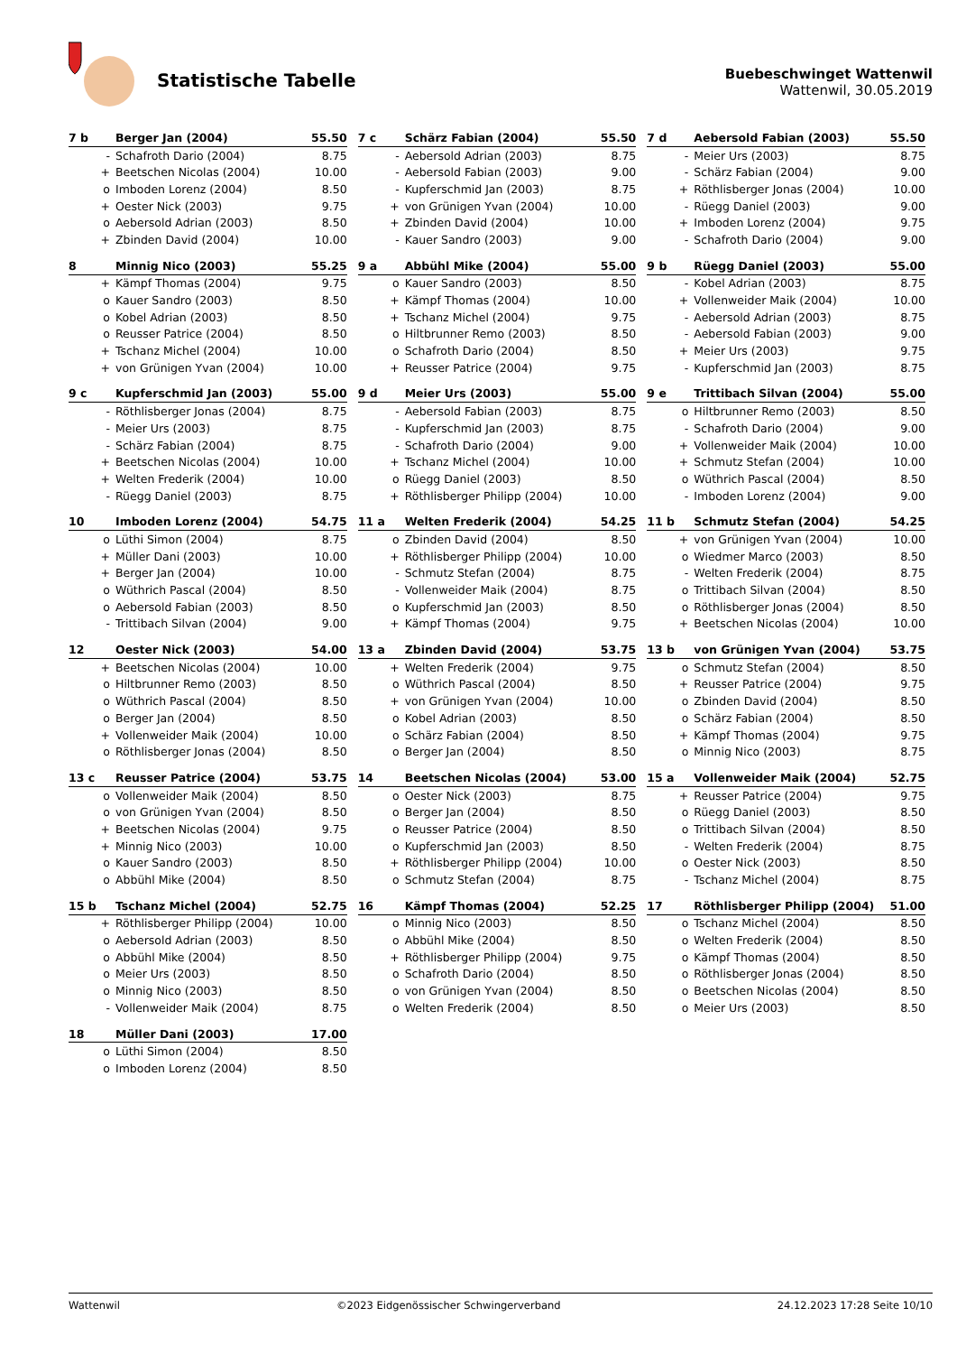Statistische Tabelle
Buebeschwinget Wattenwil
Wattenwil, 30.05.2019
| 7 b | Berger Jan (2004) | 55.50 |
| --- | --- | --- |
| - | Schafroth Dario (2004) | 8.75 |
| + | Beetschen Nicolas (2004) | 10.00 |
| o | Imboden Lorenz (2004) | 8.50 |
| + | Oester Nick (2003) | 9.75 |
| o | Aebersold Adrian (2003) | 8.50 |
| + | Zbinden David (2004) | 10.00 |
| 7 c | Schärz Fabian (2004) | 55.50 |
| --- | --- | --- |
| - | Aebersold Adrian (2003) | 8.75 |
| - | Aebersold Fabian (2003) | 9.00 |
| - | Kupferschmid Jan (2003) | 8.75 |
| + | von Grünigen Yvan (2004) | 10.00 |
| + | Zbinden David (2004) | 10.00 |
| - | Kauer Sandro (2003) | 9.00 |
| 7 d | Aebersold Fabian (2003) | 55.50 |
| --- | --- | --- |
| - | Meier Urs (2003) | 8.75 |
| - | Schärz Fabian (2004) | 9.00 |
| + | Röthlisberger Jonas (2004) | 10.00 |
| - | Rüegg Daniel (2003) | 9.00 |
| + | Imboden Lorenz (2004) | 9.75 |
| - | Schafroth Dario (2004) | 9.00 |
| 8 | Minnig Nico (2003) | 55.25 |
| --- | --- | --- |
| + | Kämpf Thomas (2004) | 9.75 |
| o | Kauer Sandro (2003) | 8.50 |
| o | Kobel Adrian (2003) | 8.50 |
| o | Reusser Patrice (2004) | 8.50 |
| + | Tschanz Michel (2004) | 10.00 |
| + | von Grünigen Yvan (2004) | 10.00 |
| 9 a | Abbühl Mike (2004) | 55.00 |
| --- | --- | --- |
| o | Kauer Sandro (2003) | 8.50 |
| + | Kämpf Thomas (2004) | 10.00 |
| + | Tschanz Michel (2004) | 9.75 |
| o | Hiltbrunner Remo (2003) | 8.50 |
| o | Schafroth Dario (2004) | 8.50 |
| + | Reusser Patrice (2004) | 9.75 |
| 9 b | Rüegg Daniel (2003) | 55.00 |
| --- | --- | --- |
| - | Kobel Adrian (2003) | 8.75 |
| + | Vollenweider Maik (2004) | 10.00 |
| - | Aebersold Adrian (2003) | 8.75 |
| - | Aebersold Fabian (2003) | 9.00 |
| + | Meier Urs (2003) | 9.75 |
| - | Kupferschmid Jan (2003) | 8.75 |
| 9 c | Kupferschmid Jan (2003) | 55.00 |
| --- | --- | --- |
| - | Röthlisberger Jonas (2004) | 8.75 |
| - | Meier Urs (2003) | 8.75 |
| - | Schärz Fabian (2004) | 8.75 |
| + | Beetschen Nicolas (2004) | 10.00 |
| + | Welten Frederik (2004) | 10.00 |
| - | Rüegg Daniel (2003) | 8.75 |
| 9 d | Meier Urs (2003) | 55.00 |
| --- | --- | --- |
| - | Aebersold Fabian (2003) | 8.75 |
| - | Kupferschmid Jan (2003) | 8.75 |
| - | Schafroth Dario (2004) | 9.00 |
| + | Tschanz Michel (2004) | 10.00 |
| o | Rüegg Daniel (2003) | 8.50 |
| + | Röthlisberger Philipp (2004) | 10.00 |
| 9 e | Trittibach Silvan (2004) | 55.00 |
| --- | --- | --- |
| o | Hiltbrunner Remo (2003) | 8.50 |
| - | Schafroth Dario (2004) | 9.00 |
| + | Vollenweider Maik (2004) | 10.00 |
| + | Schmutz Stefan (2004) | 10.00 |
| o | Wüthrich Pascal (2004) | 8.50 |
| - | Imboden Lorenz (2004) | 9.00 |
| 10 | Imboden Lorenz (2004) | 54.75 |
| --- | --- | --- |
| o | Lüthi Simon (2004) | 8.75 |
| + | Müller Dani (2003) | 10.00 |
| + | Berger Jan (2004) | 10.00 |
| o | Wüthrich Pascal (2004) | 8.50 |
| o | Aebersold Fabian (2003) | 8.50 |
| - | Trittibach Silvan (2004) | 9.00 |
| 11 a | Welten Frederik (2004) | 54.25 |
| --- | --- | --- |
| o | Zbinden David (2004) | 8.50 |
| + | Röthlisberger Philipp (2004) | 10.00 |
| - | Schmutz Stefan (2004) | 8.75 |
| - | Vollenweider Maik (2004) | 8.75 |
| o | Kupferschmid Jan (2003) | 8.50 |
| + | Kämpf Thomas (2004) | 9.75 |
| 11 b | Schmutz Stefan (2004) | 54.25 |
| --- | --- | --- |
| + | von Grünigen Yvan (2004) | 10.00 |
| o | Wiedmer Marco (2003) | 8.50 |
| - | Welten Frederik (2004) | 8.75 |
| o | Trittibach Silvan (2004) | 8.50 |
| o | Röthlisberger Jonas (2004) | 8.50 |
| + | Beetschen Nicolas (2004) | 10.00 |
| 12 | Oester Nick (2003) | 54.00 |
| --- | --- | --- |
| + | Beetschen Nicolas (2004) | 10.00 |
| o | Hiltbrunner Remo (2003) | 8.50 |
| o | Wüthrich Pascal (2004) | 8.50 |
| o | Berger Jan (2004) | 8.50 |
| + | Vollenweider Maik (2004) | 10.00 |
| o | Röthlisberger Jonas (2004) | 8.50 |
| 13 a | Zbinden David (2004) | 53.75 |
| --- | --- | --- |
| + | Welten Frederik (2004) | 9.75 |
| o | Wüthrich Pascal (2004) | 8.50 |
| + | von Grünigen Yvan (2004) | 10.00 |
| o | Kobel Adrian (2003) | 8.50 |
| o | Schärz Fabian (2004) | 8.50 |
| o | Berger Jan (2004) | 8.50 |
| 13 b | von Grünigen Yvan (2004) | 53.75 |
| --- | --- | --- |
| o | Schmutz Stefan (2004) | 8.50 |
| + | Reusser Patrice (2004) | 9.75 |
| o | Zbinden David (2004) | 8.50 |
| o | Schärz Fabian (2004) | 8.50 |
| + | Kämpf Thomas (2004) | 9.75 |
| o | Minnig Nico (2003) | 8.75 |
| 13 c | Reusser Patrice (2004) | 53.75 |
| --- | --- | --- |
| o | Vollenweider Maik (2004) | 8.50 |
| o | von Grünigen Yvan (2004) | 8.50 |
| + | Beetschen Nicolas (2004) | 9.75 |
| + | Minnig Nico (2003) | 10.00 |
| o | Kauer Sandro (2003) | 8.50 |
| o | Abbühl Mike (2004) | 8.50 |
| 14 | Beetschen Nicolas (2004) | 53.00 |
| --- | --- | --- |
| o | Oester Nick (2003) | 8.75 |
| o | Berger Jan (2004) | 8.50 |
| o | Reusser Patrice (2004) | 8.50 |
| o | Kupferschmid Jan (2003) | 8.50 |
| + | Röthlisberger Philipp (2004) | 10.00 |
| o | Schmutz Stefan (2004) | 8.75 |
| 15 a | Vollenweider Maik (2004) | 52.75 |
| --- | --- | --- |
| + | Reusser Patrice (2004) | 9.75 |
| o | Rüegg Daniel (2003) | 8.50 |
| o | Trittibach Silvan (2004) | 8.50 |
| - | Welten Frederik (2004) | 8.75 |
| o | Oester Nick (2003) | 8.50 |
| - | Tschanz Michel (2004) | 8.75 |
| 15 b | Tschanz Michel (2004) | 52.75 |
| --- | --- | --- |
| + | Röthlisberger Philipp (2004) | 10.00 |
| o | Aebersold Adrian (2003) | 8.50 |
| o | Abbühl Mike (2004) | 8.50 |
| o | Meier Urs (2003) | 8.50 |
| o | Minnig Nico (2003) | 8.50 |
| - | Vollenweider Maik (2004) | 8.75 |
| 16 | Kämpf Thomas (2004) | 52.25 |
| --- | --- | --- |
| o | Minnig Nico (2003) | 8.50 |
| o | Abbühl Mike (2004) | 8.50 |
| + | Röthlisberger Philipp (2004) | 9.75 |
| o | Schafroth Dario (2004) | 8.50 |
| o | von Grünigen Yvan (2004) | 8.50 |
| o | Welten Frederik (2004) | 8.50 |
| 17 | Röthlisberger Philipp (2004) | 51.00 |
| --- | --- | --- |
| o | Tschanz Michel (2004) | 8.50 |
| o | Welten Frederik (2004) | 8.50 |
| o | Kämpf Thomas (2004) | 8.50 |
| o | Röthlisberger Jonas (2004) | 8.50 |
| o | Beetschen Nicolas (2004) | 8.50 |
| o | Meier Urs (2003) | 8.50 |
| 18 | Müller Dani (2003) | 17.00 |
| --- | --- | --- |
| o | Lüthi Simon (2004) | 8.50 |
| o | Imboden Lorenz (2004) | 8.50 |
Wattenwil ©2023 Eidgenössischer Schwingerverband 24.12.2023 17:28 Seite 10/10